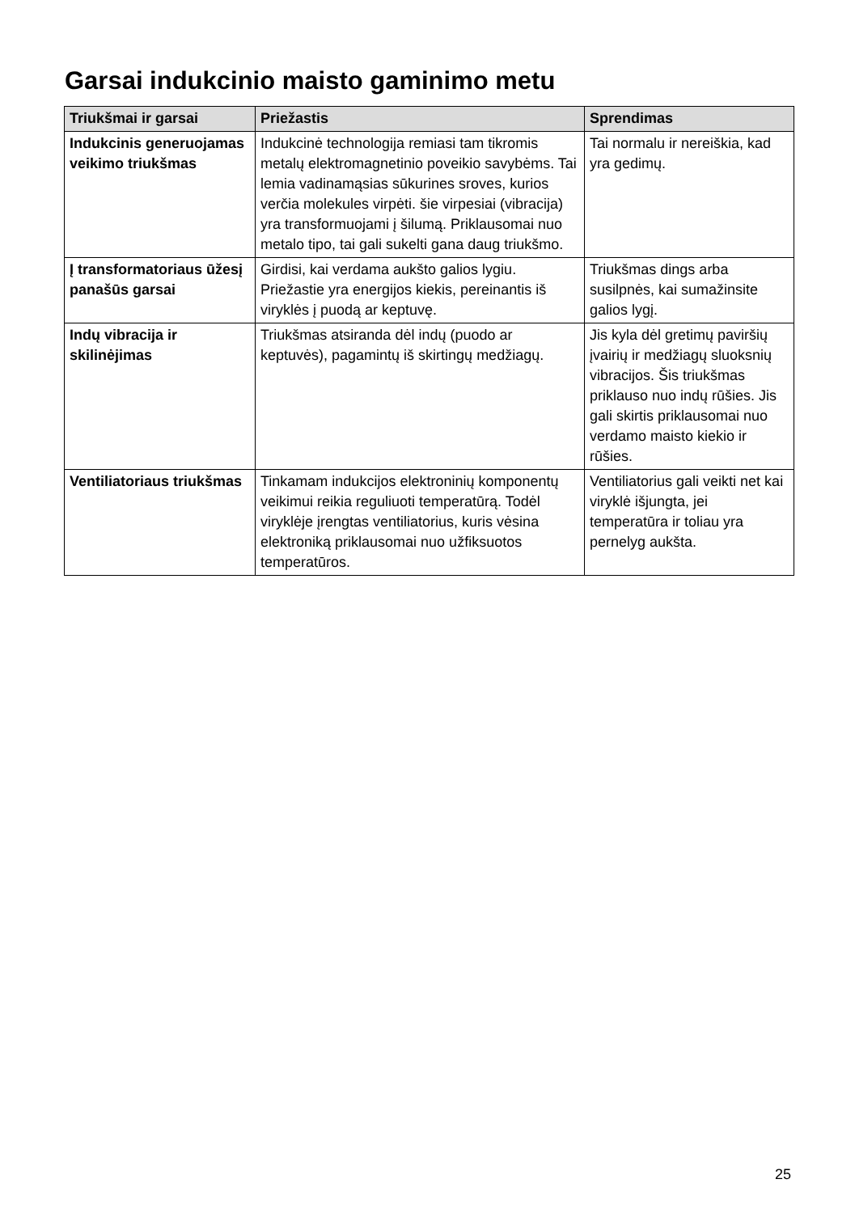Garsai indukcinio maisto gaminimo metu
| Triukšmai ir garsai | Priežastis | Sprendimas |
| --- | --- | --- |
| Indukcinis generuojamas veikimo triukšmas | Indukcinė technologija remiasi tam tikromis metalų elektromagnetinio poveikio savybėms. Tai lemia vadinamąsias sūkurines sroves, kurios verčia molekules virpėti. šie virpesiai (vibracija) yra transformuojami į šilumą. Priklausomai nuo metalo tipo, tai gali sukelti gana daug triukšmo. | Tai normalu ir nereiškia, kad yra gedimų. |
| Į transformatoriaus ūžesį panašūs garsai | Girdisi, kai verdama aukšto galios lygiu. Priežastie yra energijos kiekis, pereinantis iš viryklės į puodą ar keptuvę. | Triukšmas dings arba susilpnės, kai sumažinsite galios lygį. |
| Indų vibracija ir skilinėjimas | Triukšmas atsiranda dėl indų (puodo ar keptuvės), pagamintų iš skirtingų medžiagų. | Jis kyla dėl gretimų paviršių įvairių ir medžiagų sluoksnių vibracijos. Šis triukšmas priklauso nuo indų rūšies. Jis gali skirtis priklausomai nuo verdamo maisto kiekio ir rūšies. |
| Ventiliatoriaus triukšmas | Tinkamam indukcijos elektroninių komponentų veikimui reikia reguliuoti temperatūrą. Todėl viryklėje įrengtas ventiliatorius, kuris vėsina elektroniką priklausomai nuo užfiksuotos temperatūros. | Ventiliatorius gali veikti net kai viryklė išjungta, jei temperatūra ir toliau yra pernelyg aukšta. |
25